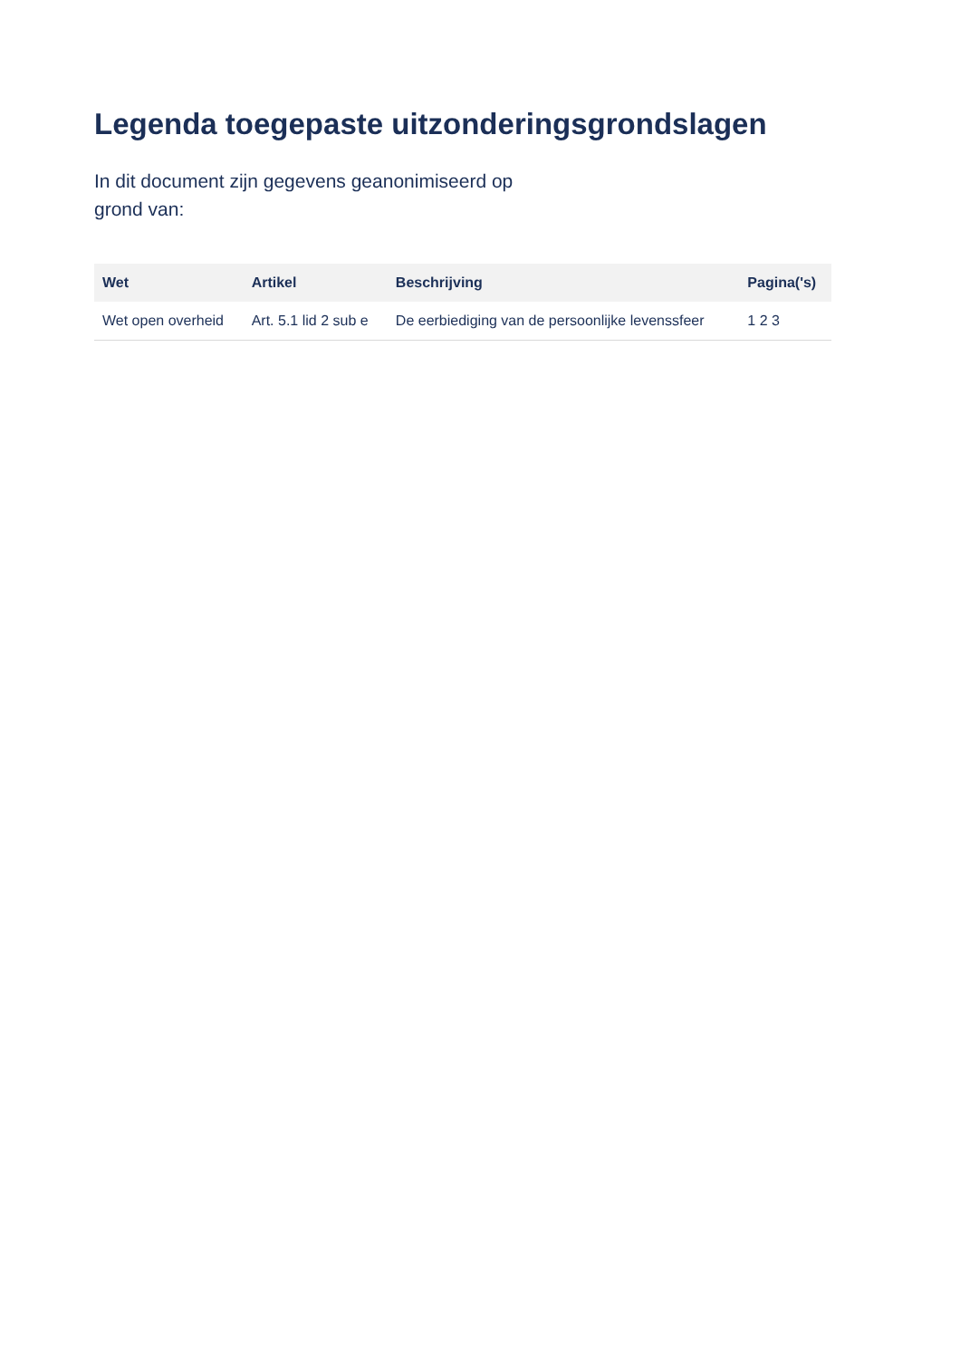Legenda toegepaste uitzonderingsgrondslagen
In dit document zijn gegevens geanonimiseerd op grond van:
| Wet | Artikel | Beschrijving | Pagina('s) |
| --- | --- | --- | --- |
| Wet open overheid | Art. 5.1 lid 2 sub e | De eerbiediging van de persoonlijke levenssfeer | 1 2 3 |